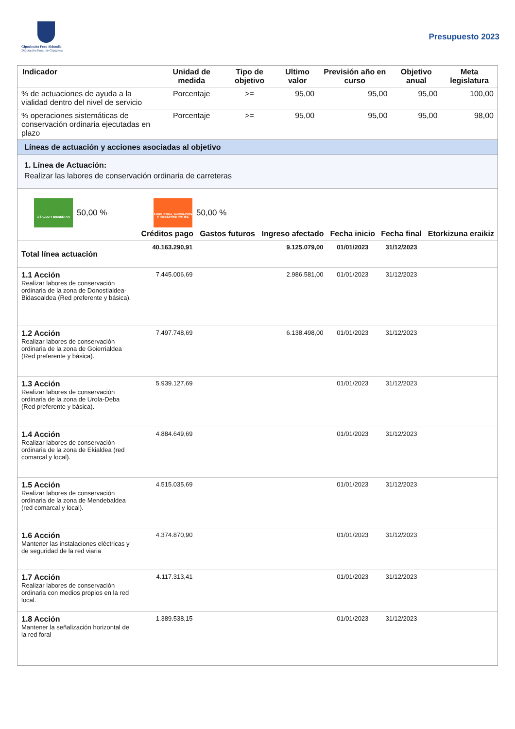Gipuzkoako Foru Aldundia
Diputación Foral de Gipuzkoa
Presupuesto 2023
| Indicador | Unidad de medida | Tipo de objetivo | Ultimo valor | Previsión año en curso | Objetivo anual | Meta legislatura |
| --- | --- | --- | --- | --- | --- | --- |
| % de actuaciones de ayuda a la vialidad dentro del nivel de servicio | Porcentaje | >= | 95,00 | 95,00 | 95,00 | 100,00 |
| % operaciones sistemáticas de conservación ordinaria ejecutadas en plazo | Porcentaje | >= | 95,00 | 95,00 | 95,00 | 98,00 |
Líneas de actuación y acciones asociadas al objetivo
1. Línea de Actuación:
Realizar las labores de conservación ordinaria de carreteras
3 SALUD Y BIENESTAR
50,00 %
9 INDUSTRIA, INNOVACIÓN E INFRAESTRUCTURA
50,00 %
| | Créditos pago | Gastos futuros | Ingreso afectado | Fecha inicio | Fecha final | Etorkizuna eraikiz |
| --- | --- | --- | --- | --- | --- | --- |
| Total línea actuación | 40.163.290,91 | | 9.125.079,00 | 01/01/2023 | 31/12/2023 | |
| 1.1 Acción Realizar labores de conservación ordinaria de la zona de Donostialdea-Bidasoaldea (Red preferente y básica). | 7.445.006,69 | | 2.986.581,00 | 01/01/2023 | 31/12/2023 | |
| 1.2 Acción Realizar labores de conservación ordinaria de la zona de Goierrialdea (Red preferente y básica). | 7.497.748,69 | | 6.138.498,00 | 01/01/2023 | 31/12/2023 | |
| 1.3 Acción Realizar labores de conservación ordinaria de la zona de Urola-Deba (Red preferente y básica). | 5.939.127,69 | | | 01/01/2023 | 31/12/2023 | |
| 1.4 Acción Realizar labores de conservación ordinaria de la zona de Ekialdea (red comarcal y local). | 4.884.649,69 | | | 01/01/2023 | 31/12/2023 | |
| 1.5 Acción Realizar labores de conservación ordinaria de la zona de Mendebaldea (red comarcal y local). | 4.515.035,69 | | | 01/01/2023 | 31/12/2023 | |
| 1.6 Acción Mantener las instalaciones eléctricas y de seguridad de la red viaria | 4.374.870,90 | | | 01/01/2023 | 31/12/2023 | |
| 1.7 Acción Realizar labores de conservación ordinaria con medios propios en la red local. | 4.117.313,41 | | | 01/01/2023 | 31/12/2023 | |
| 1.8 Acción Mantener la señalización horizontal de la red foral | 1.389.538,15 | | | 01/01/2023 | 31/12/2023 | |